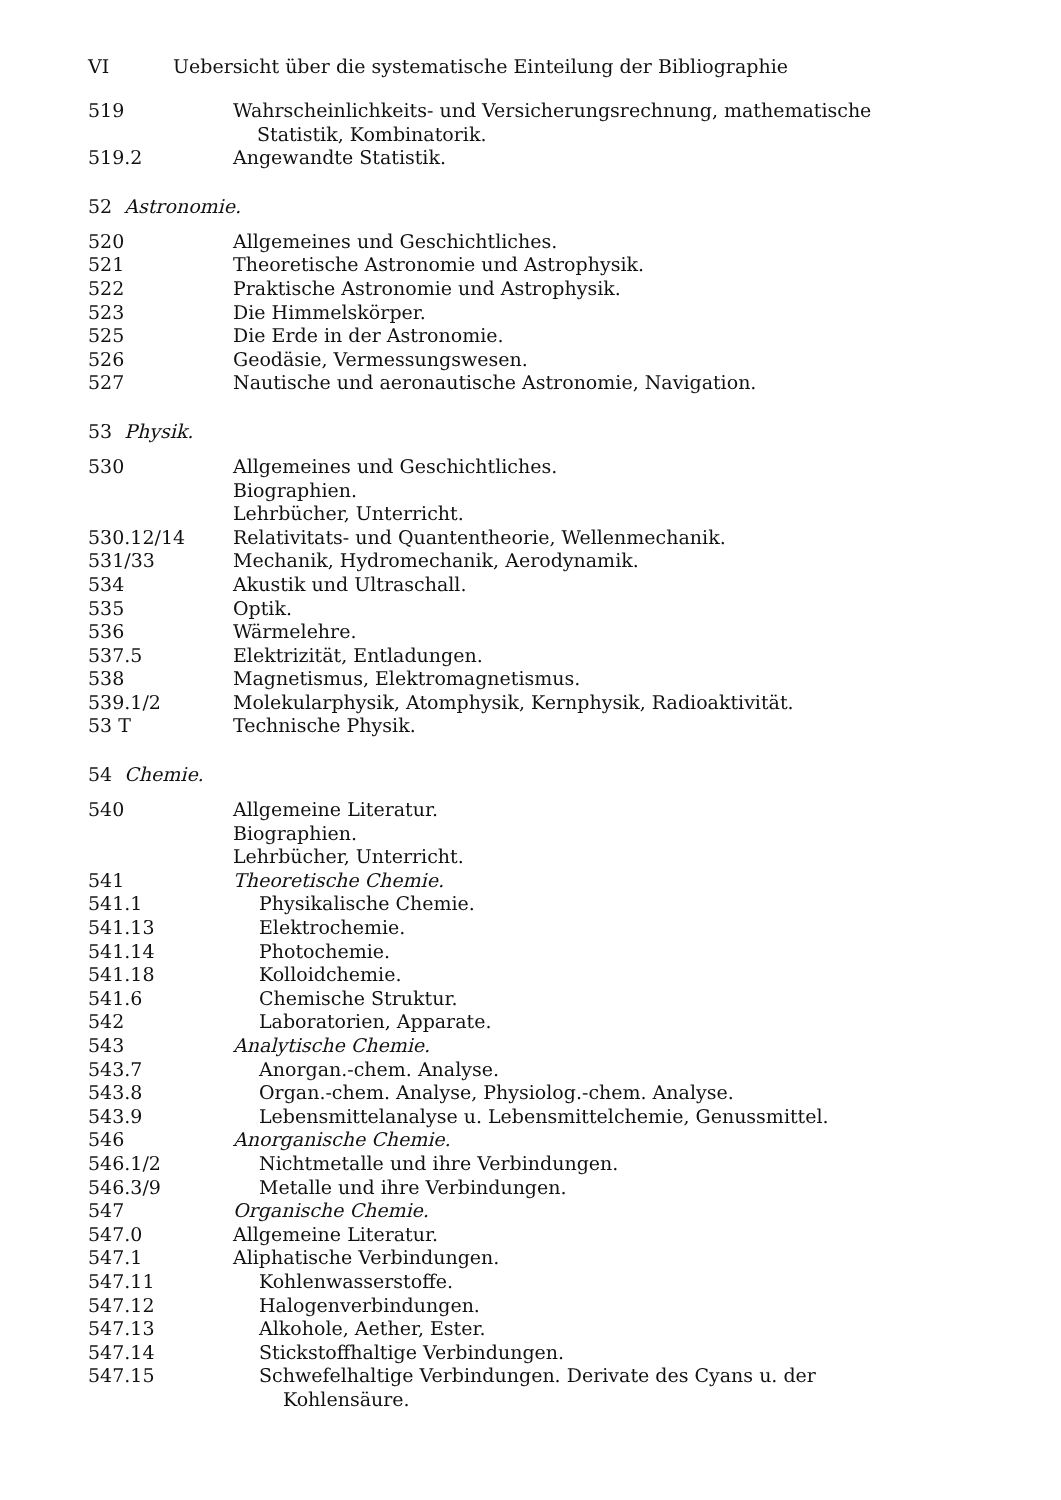VI Uebersicht über die systematische Einteilung der Bibliographie
519 Wahrscheinlichkeits- und Versicherungsrechnung, mathematische Statistik, Kombinatorik.
519.2 Angewandte Statistik.
52 Astronomie.
520 Allgemeines und Geschichtliches.
521 Theoretische Astronomie und Astrophysik.
522 Praktische Astronomie und Astrophysik.
523 Die Himmelskörper.
525 Die Erde in der Astronomie.
526 Geodäsie, Vermessungswesen.
527 Nautische und aeronautische Astronomie, Navigation.
53 Physik.
530 Allgemeines und Geschichtliches.
Biographien.
Lehrbücher, Unterricht.
530.12/14 Relativitats- und Quantentheorie, Wellenmechanik.
531/33 Mechanik, Hydromechanik, Aerodynamik.
534 Akustik und Ultraschall.
535 Optik.
536 Wärmelehre.
537.5 Elektrizität, Entladungen.
538 Magnetismus, Elektromagnetismus.
539.1/2 Molekularphysik, Atomphysik, Kernphysik, Radioaktivität.
53 T Technische Physik.
54 Chemie.
540 Allgemeine Literatur.
Biographien.
Lehrbücher, Unterricht.
541 Theoretische Chemie.
541.1 Physikalische Chemie.
541.13 Elektrochemie.
541.14 Photochemie.
541.18 Kolloidchemie.
541.6 Chemische Struktur.
542 Laboratorien, Apparate.
543 Analytische Chemie.
543.7 Anorgan.-chem. Analyse.
543.8 Organ.-chem. Analyse, Physiolog.-chem. Analyse.
543.9 Lebensmittelanalyse u. Lebensmittelchemie, Genussmittel.
546 Anorganische Chemie.
546.1/2 Nichtmetalle und ihre Verbindungen.
546.3/9 Metalle und ihre Verbindungen.
547 Organische Chemie.
547.0 Allgemeine Literatur.
547.1 Aliphatische Verbindungen.
547.11 Kohlenwasserstoffe.
547.12 Halogenverbindungen.
547.13 Alkohole, Aether, Ester.
547.14 Stickstoffhaltige Verbindungen.
547.15 Schwefelhaltige Verbindungen. Derivate des Cyans u. der Kohlensäure.